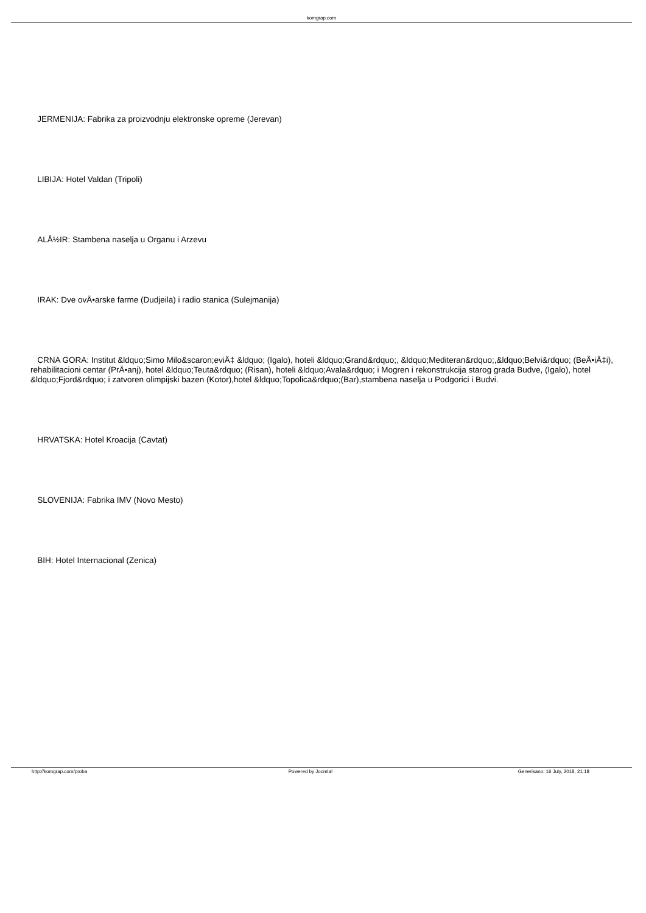komgrap.com
JERMENIJA: Fabrika za proizvodnju elektronske opreme (Jerevan)
LIBIJA: Hotel Valdan (Tripoli)
ALÅ½IR: Stambena naselja u Organu i Arzevu
IRAK: Dve ovÄ•arske farme (Dudjeila) i radio stanica (Sulejmanija)
CRNA GORA: Institut &ldquo;Simo Milo&scaron;eviÄ‡ &ldquo; (Igalo), hoteli &ldquo;Grand&rdquo;, &ldquo;Mediteran&rdquo;,&ldquo;Belvi&rdquo; (BeÄ•iÄ‡i), rehabilitacioni centar (PrÄ•anj), hotel &ldquo;Teuta&rdquo; (Risan), hoteli &ldquo;Avala&rdquo; i Mogren i rekonstrukcija starog grada Budve, (Igalo), hotel &ldquo;Fjord&rdquo; i zatvoren olimpijski bazen (Kotor),hotel &ldquo;Topolica&rdquo;(Bar),stambena naselja u Podgorici i Budvi.
HRVATSKA: Hotel Kroacija (Cavtat)
SLOVENIJA: Fabrika IMV (Novo Mesto)
BIH: Hotel Internacional (Zenica)
http://komgrap.com/proba Powered by Joomla! Generisano: 16 July, 2018, 21:18